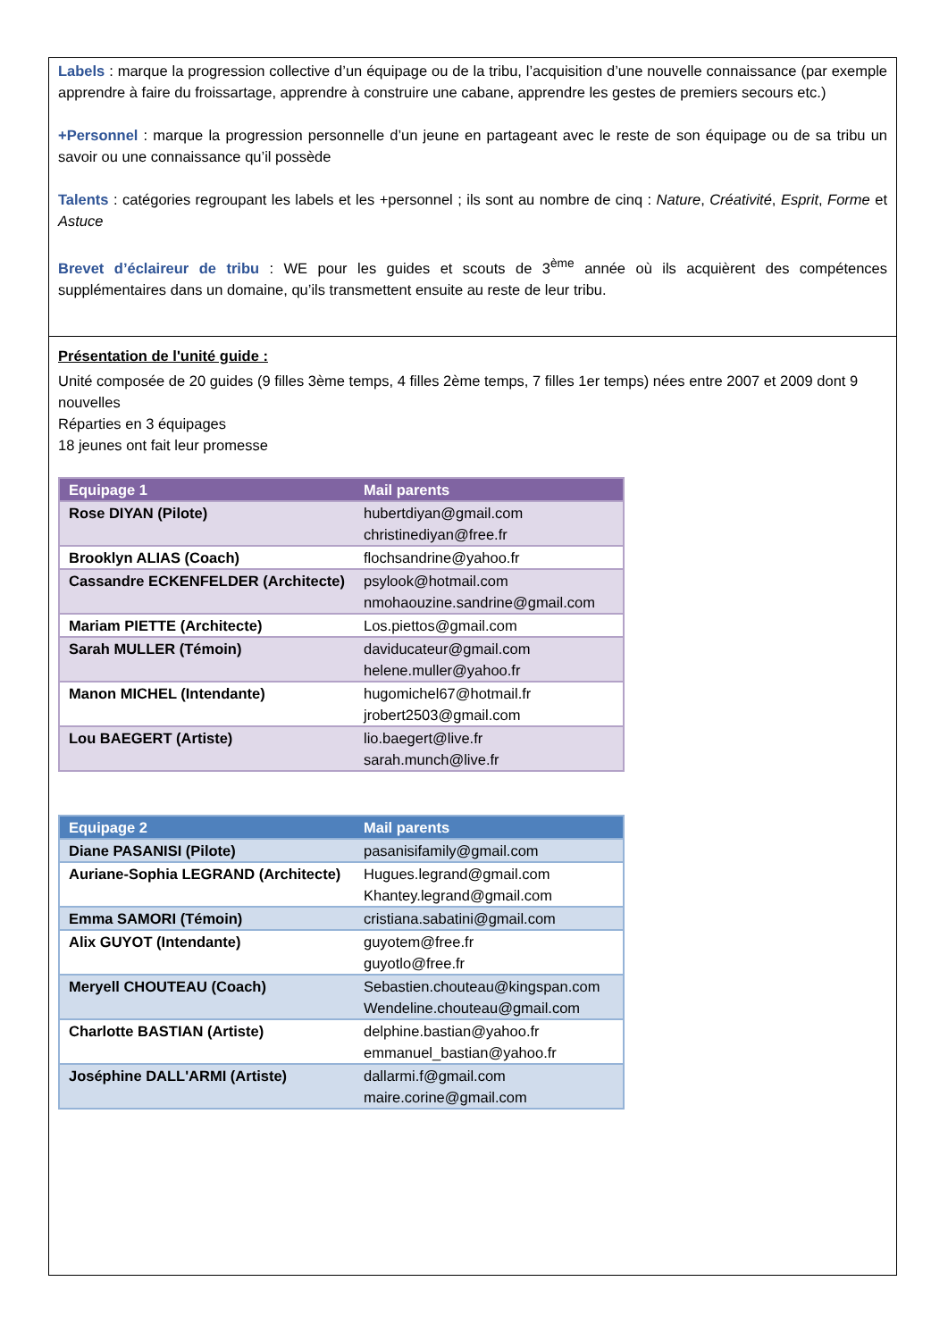Labels : marque la progression collective d’un équipage ou de la tribu, l’acquisition d’une nouvelle connaissance (par exemple apprendre à faire du froissartage, apprendre à construire une cabane, apprendre les gestes de premiers secours etc.)
+Personnel : marque la progression personnelle d’un jeune en partageant avec le reste de son équipage ou de sa tribu un savoir ou une connaissance qu’il possède
Talents : catégories regroupant les labels et les +personnel ; ils sont au nombre de cinq : Nature, Créativité, Esprit, Forme et Astuce
Brevet d’éclaireur de tribu : WE pour les guides et scouts de 3<sup>ème</sup> année où ils acquièrent des compétences supplémentaires dans un domaine, qu’ils transmettent ensuite au reste de leur tribu.
Présentation de l'unité guide :
Unité composée de 20 guides (9 filles 3ème temps, 4 filles 2ème temps, 7 filles 1er temps) nées entre 2007 et 2009 dont 9 nouvelles
Réparties en 3 équipages
18 jeunes ont fait leur promesse
| Equipage 1 | Mail parents |
| --- | --- |
| Rose DIYAN (Pilote) | hubertdiyan@gmail.com christinediyan@free.fr |
| Brooklyn ALIAS (Coach) | flochsandrine@yahoo.fr |
| Cassandre ECKENFELDER (Architecte) | psylook@hotmail.com nmohaouzine.sandrine@gmail.com |
| Mariam PIETTE (Architecte) | Los.piettos@gmail.com |
| Sarah MULLER (Témoin) | daviducateur@gmail.com helene.muller@yahoo.fr |
| Manon MICHEL (Intendante) | hugomichel67@hotmail.fr jrobert2503@gmail.com |
| Lou BAEGERT (Artiste) | lio.baegert@live.fr sarah.munch@live.fr |
| Equipage 2 | Mail parents |
| --- | --- |
| Diane PASANISI (Pilote) | pasanisifamily@gmail.com |
| Auriane-Sophia LEGRAND (Architecte) | Hugues.legrand@gmail.com Khantey.legrand@gmail.com |
| Emma SAMORI (Témoin) | cristiana.sabatini@gmail.com |
| Alix GUYOT (Intendante) | guyotem@free.fr guyotlo@free.fr |
| Meryell CHOUTEAU (Coach) | Sebastien.chouteau@kingspan.com Wendeline.chouteau@gmail.com |
| Charlotte BASTIAN (Artiste) | delphine.bastian@yahoo.fr emmanuel_bastian@yahoo.fr |
| Joséphine DALL'ARMI (Artiste) | dallarmi.f@gmail.com maire.corine@gmail.com |